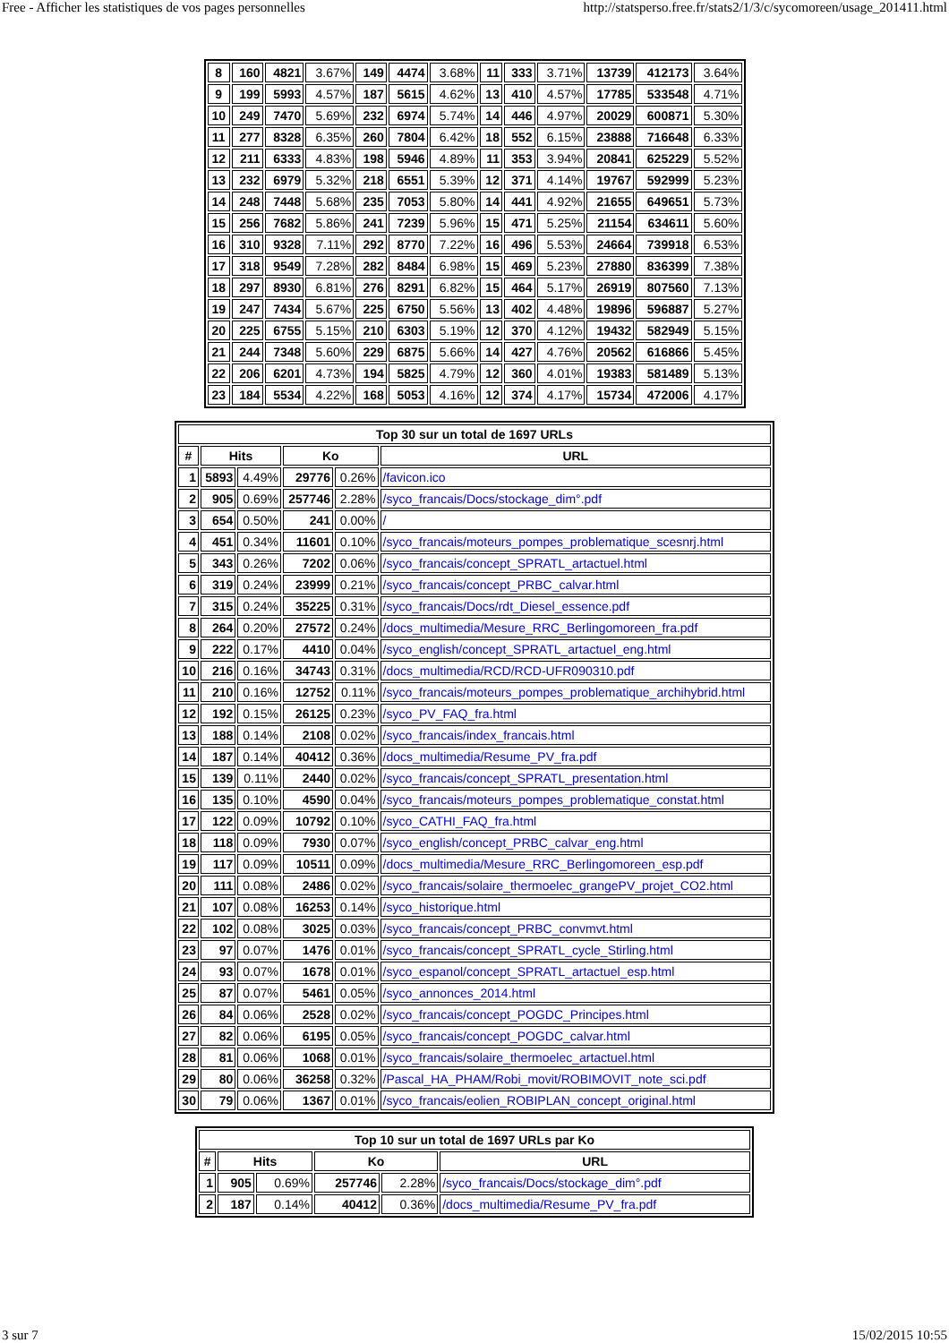Free - Afficher les statistiques de vos pages personnelles http://statsperso.free.fr/stats2/1/3/c/sycomoreen/usage_201411.html
| 8 | 160 | 4821 | 3.67% | 149 | 4474 | 3.68% | 11 | 333 | 3.71% | 13739 | 412173 | 3.64% |
| 9 | 199 | 5993 | 4.57% | 187 | 5615 | 4.62% | 13 | 410 | 4.57% | 17785 | 533548 | 4.71% |
| 10 | 249 | 7470 | 5.69% | 232 | 6974 | 5.74% | 14 | 446 | 4.97% | 20029 | 600871 | 5.30% |
| 11 | 277 | 8328 | 6.35% | 260 | 7804 | 6.42% | 18 | 552 | 6.15% | 23888 | 716648 | 6.33% |
| 12 | 211 | 6333 | 4.83% | 198 | 5946 | 4.89% | 11 | 353 | 3.94% | 20841 | 625229 | 5.52% |
| 13 | 232 | 6979 | 5.32% | 218 | 6551 | 5.39% | 12 | 371 | 4.14% | 19767 | 592999 | 5.23% |
| 14 | 248 | 7448 | 5.68% | 235 | 7053 | 5.80% | 14 | 441 | 4.92% | 21655 | 649651 | 5.73% |
| 15 | 256 | 7682 | 5.86% | 241 | 7239 | 5.96% | 15 | 471 | 5.25% | 21154 | 634611 | 5.60% |
| 16 | 310 | 9328 | 7.11% | 292 | 8770 | 7.22% | 16 | 496 | 5.53% | 24664 | 739918 | 6.53% |
| 17 | 318 | 9549 | 7.28% | 282 | 8484 | 6.98% | 15 | 469 | 5.23% | 27880 | 836399 | 7.38% |
| 18 | 297 | 8930 | 6.81% | 276 | 8291 | 6.82% | 15 | 464 | 5.17% | 26919 | 807560 | 7.13% |
| 19 | 247 | 7434 | 5.67% | 225 | 6750 | 5.56% | 13 | 402 | 4.48% | 19896 | 596887 | 5.27% |
| 20 | 225 | 6755 | 5.15% | 210 | 6303 | 5.19% | 12 | 370 | 4.12% | 19432 | 582949 | 5.15% |
| 21 | 244 | 7348 | 5.60% | 229 | 6875 | 5.66% | 14 | 427 | 4.76% | 20562 | 616866 | 5.45% |
| 22 | 206 | 6201 | 4.73% | 194 | 5825 | 4.79% | 12 | 360 | 4.01% | 19383 | 581489 | 5.13% |
| 23 | 184 | 5534 | 4.22% | 168 | 5053 | 4.16% | 12 | 374 | 4.17% | 15734 | 472006 | 4.17% |
| Top 30 sur un total de 1697 URLs | | | | | |
| --- | --- | --- | --- | --- | --- |
| # | Hits | | Ko | | URL |
| 1 | 5893 | 4.49% | 29776 | 0.26% | /favicon.ico |
| 2 | 905 | 0.69% | 257746 | 2.28% | /syco_francais/Docs/stockage_dim°.pdf |
| 3 | 654 | 0.50% | 241 | 0.00% | / |
| 4 | 451 | 0.34% | 11601 | 0.10% | /syco_francais/moteurs_pompes_problematique_scesnrj.html |
| 5 | 343 | 0.26% | 7202 | 0.06% | /syco_francais/concept_SPRATL_artactuel.html |
| 6 | 319 | 0.24% | 23999 | 0.21% | /syco_francais/concept_PRBC_calvar.html |
| 7 | 315 | 0.24% | 35225 | 0.31% | /syco_francais/Docs/rdt_Diesel_essence.pdf |
| 8 | 264 | 0.20% | 27572 | 0.24% | /docs_multimedia/Mesure_RRC_Berlingomoreen_fra.pdf |
| 9 | 222 | 0.17% | 4410 | 0.04% | /syco_english/concept_SPRATL_artactuel_eng.html |
| 10 | 216 | 0.16% | 34743 | 0.31% | /docs_multimedia/RCD/RCD-UFR090310.pdf |
| 11 | 210 | 0.16% | 12752 | 0.11% | /syco_francais/moteurs_pompes_problematique_archihybrid.html |
| 12 | 192 | 0.15% | 26125 | 0.23% | /syco_PV_FAQ_fra.html |
| 13 | 188 | 0.14% | 2108 | 0.02% | /syco_francais/index_francais.html |
| 14 | 187 | 0.14% | 40412 | 0.36% | /docs_multimedia/Resume_PV_fra.pdf |
| 15 | 139 | 0.11% | 2440 | 0.02% | /syco_francais/concept_SPRATL_presentation.html |
| 16 | 135 | 0.10% | 4590 | 0.04% | /syco_francais/moteurs_pompes_problematique_constat.html |
| 17 | 122 | 0.09% | 10792 | 0.10% | /syco_CATHI_FAQ_fra.html |
| 18 | 118 | 0.09% | 7930 | 0.07% | /syco_english/concept_PRBC_calvar_eng.html |
| 19 | 117 | 0.09% | 10511 | 0.09% | /docs_multimedia/Mesure_RRC_Berlingomoreen_esp.pdf |
| 20 | 111 | 0.08% | 2486 | 0.02% | /syco_francais/solaire_thermoelec_grangePV_projet_CO2.html |
| 21 | 107 | 0.08% | 16253 | 0.14% | /syco_historique.html |
| 22 | 102 | 0.08% | 3025 | 0.03% | /syco_francais/concept_PRBC_convmvt.html |
| 23 | 97 | 0.07% | 1476 | 0.01% | /syco_francais/concept_SPRATL_cycle_Stirling.html |
| 24 | 93 | 0.07% | 1678 | 0.01% | /syco_espanol/concept_SPRATL_artactuel_esp.html |
| 25 | 87 | 0.07% | 5461 | 0.05% | /syco_annonces_2014.html |
| 26 | 84 | 0.06% | 2528 | 0.02% | /syco_francais/concept_POGDC_Principes.html |
| 27 | 82 | 0.06% | 6195 | 0.05% | /syco_francais/concept_POGDC_calvar.html |
| 28 | 81 | 0.06% | 1068 | 0.01% | /syco_francais/solaire_thermoelec_artactuel.html |
| 29 | 80 | 0.06% | 36258 | 0.32% | /Pascal_HA_PHAM/Robi_movit/ROBIMOVIT_note_sci.pdf |
| 30 | 79 | 0.06% | 1367 | 0.01% | /syco_francais/eolien_ROBIPLAN_concept_original.html |
| Top 10 sur un total de 1697 URLs par Ko | | | | | |
| --- | --- | --- | --- | --- | --- |
| # | Hits | | Ko | | URL |
| 1 | 905 | 0.69% | 257746 | 2.28% | /syco_francais/Docs/stockage_dim°.pdf |
| 2 | 187 | 0.14% | 40412 | 0.36% | /docs_multimedia/Resume_PV_fra.pdf |
3 sur 7 15/02/2015 10:55